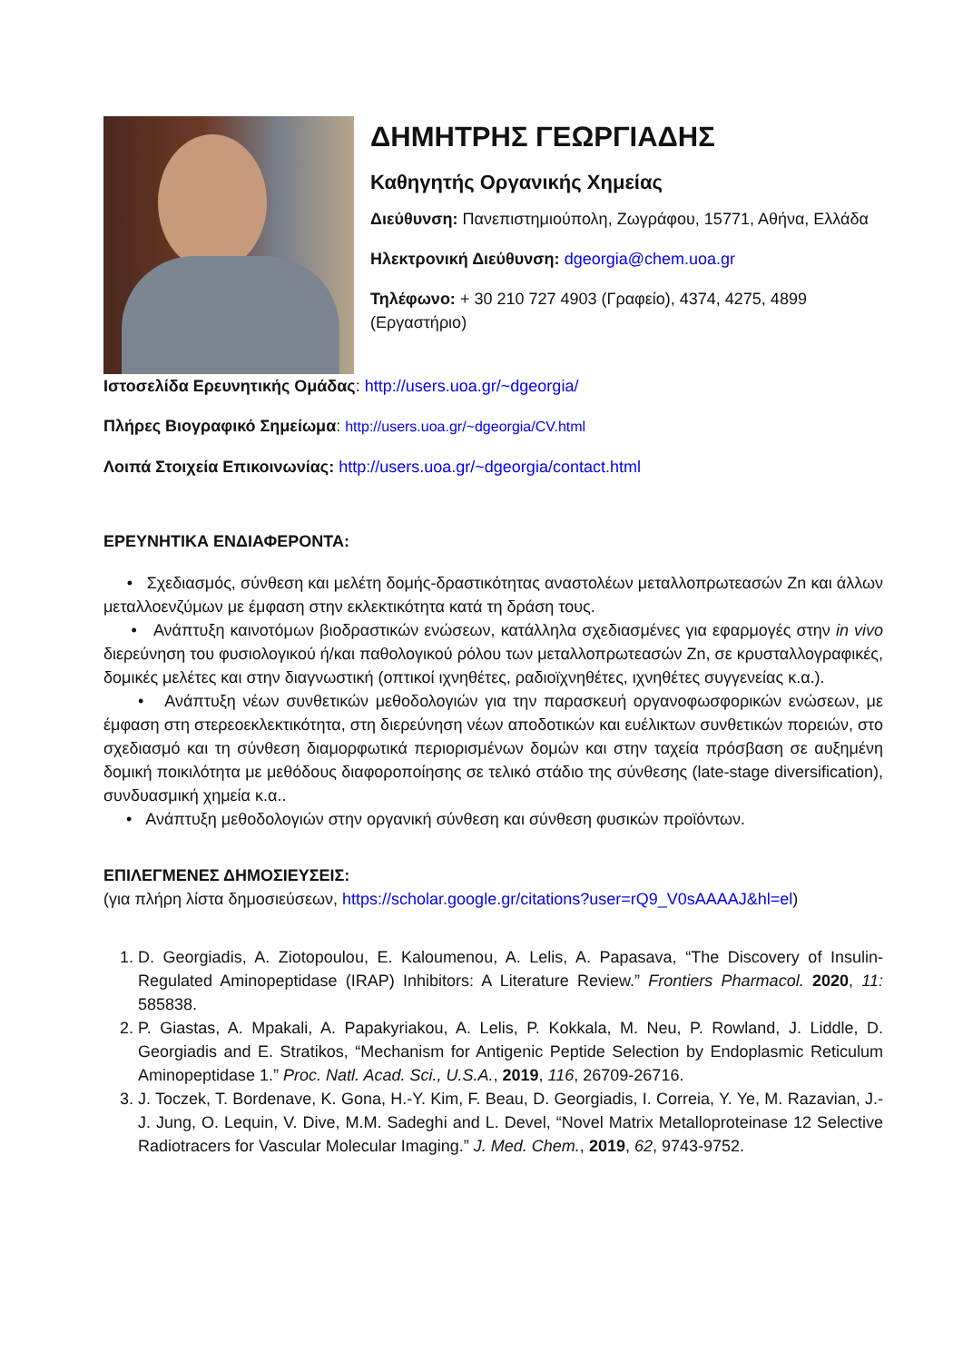ΔΗΜΗΤΡΗΣ ΓΕΩΡΓΙΑΔΗΣ
Καθηγητής Οργανικής Χημείας
Διεύθυνση: Πανεπιστημιούπολη, Ζωγράφου, 15771, Αθήνα, Ελλάδα
Ηλεκτρονική Διεύθυνση: dgeorgia@chem.uoa.gr
Τηλέφωνο: + 30 210 727 4903 (Γραφείο), 4374, 4275, 4899 (Εργαστήριο)
Ιστοσελίδα Ερευνητικής Ομάδας: http://users.uoa.gr/~dgeorgia/
Πλήρες Βιογραφικό Σημείωμα: http://users.uoa.gr/~dgeorgia/CV.html
Λοιπά Στοιχεία Επικοινωνίας: http://users.uoa.gr/~dgeorgia/contact.html
ΕΡΕΥΝΗΤΙΚΑ ΕΝΔΙΑΦΕΡΟΝΤΑ:
• Σχεδιασμός, σύνθεση και μελέτη δομής-δραστικότητας αναστολέων μεταλλοπρωτεασών Zn και άλλων μεταλλοενζύμων με έμφαση στην εκλεκτικότητα κατά τη δράση τους.
• Ανάπτυξη καινοτόμων βιοδραστικών ενώσεων, κατάλληλα σχεδιασμένες για εφαρμογές στην in vivo διερεύνηση του φυσιολογικού ή/και παθολογικού ρόλου των μεταλλοπρωτεασών Zn, σε κρυσταλλογραφικές, δομικές μελέτες και στην διαγνωστική (οπτικοί ιχνηθέτες, ραδιοϊχνηθέτες, ιχνηθέτες συγγενείας κ.α.).
• Ανάπτυξη νέων συνθετικών μεθοδολογιών για την παρασκευή οργανοφωσφορικών ενώσεων, με έμφαση στη στερεοεκλεκτικότητα, στη διερεύνηση νέων αποδοτικών και ευέλικτων συνθετικών πορειών, στο σχεδιασμό και τη σύνθεση διαμορφωτικά περιορισμένων δομών και στην ταχεία πρόσβαση σε αυξημένη δομική ποικιλότητα με μεθόδους διαφοροποίησης σε τελικό στάδιο της σύνθεσης (late-stage diversification), συνδυασμική χημεία κ.α..
• Ανάπτυξη μεθοδολογιών στην οργανική σύνθεση και σύνθεση φυσικών προϊόντων.
ΕΠΙΛΕΓΜΕΝΕΣ ΔΗΜΟΣΙΕΥΣΕΙΣ:
(για πλήρη λίστα δημοσιεύσεων, https://scholar.google.gr/citations?user=rQ9_V0sAAAAJ&hl=el)
1. D. Georgiadis, A. Ziotopoulou, E. Kaloumenou, A. Lelis, A. Papasava, “The Discovery of Insulin-Regulated Aminopeptidase (IRAP) Inhibitors: A Literature Review.” Frontiers Pharmacol. 2020, 11: 585838.
2. P. Giastas, A. Mpakali, A. Papakyriakou, A. Lelis, P. Kokkala, M. Neu, P. Rowland, J. Liddle, D. Georgiadis and E. Stratikos, “Mechanism for Antigenic Peptide Selection by Endoplasmic Reticulum Aminopeptidase 1.” Proc. Natl. Acad. Sci., U.S.A., 2019, 116, 26709-26716.
3. J. Toczek, T. Bordenave, K. Gona, H.-Y. Kim, F. Beau, D. Georgiadis, I. Correia, Y. Ye, M. Razavian, J.-J. Jung, O. Lequin, V. Dive, M.M. Sadeghi and L. Devel, “Novel Matrix Metalloproteinase 12 Selective Radiotracers for Vascular Molecular Imaging.” J. Med. Chem., 2019, 62, 9743-9752.